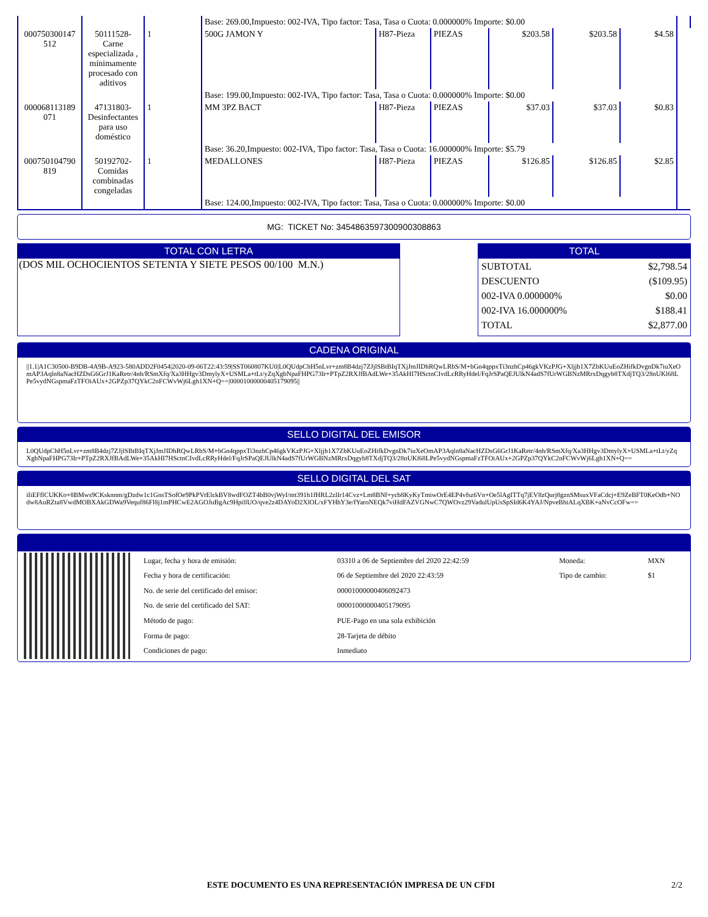| | | | Base: 269.00,Impuesto: 002-IVA, Tipo factor: Tasa, Tasa o Cuota: 0.000000% Importe: $0.00 | | | | | | |
| 000750300147 512 | 50111528- Carne especializada , mínimamente procesado con aditivos | 1 | 500G JAMON Y | H87-Pieza | PIEZAS | $203.58 | $203.58 | $4.58 | |
| | | | Base: 199.00,Impuesto: 002-IVA, Tipo factor: Tasa, Tasa o Cuota: 0.000000% Importe: $0.00 | | | | | | |
| 000068113189 071 | 47131803- Desinfectantes para uso doméstico | 1 | MM 3PZ BACT | H87-Pieza | PIEZAS | $37.03 | $37.03 | $0.83 | |
| | | | Base: 36.20,Impuesto: 002-IVA, Tipo factor: Tasa, Tasa o Cuota: 16.000000% Importe: $5.79 | | | | | | |
| 000750104790 819 | 50192702- Comidas combinadas congeladas | 1 | MEDALLONES | H87-Pieza | PIEZAS | $126.85 | $126.85 | $2.85 | |
| | | | Base: 124.00,Impuesto: 002-IVA, Tipo factor: Tasa, Tasa o Cuota: 0.000000% Importe: $0.00 | | | | | | |
MG: TICKET No: 3454863597300900308863
TOTAL CON LETRA
(DOS MIL OCHOCIENTOS SETENTA Y SIETE PESOS 00/100 M.N.)
TOTAL
| SUBTOTAL | $2,798.54 |
| DESCUENTO | ($109.95) |
| 002-IVA 0.000000% | $0.00 |
| 002-IVA 16.000000% | $188.41 |
| TOTAL | $2,877.00 |
CADENA ORIGINAL
||1.1|A1C30500-B9DB-4A9B-A923-580ADD2F0454|2020-09-06T22:43:59|SST060807KU0|L0QUdpChH5nLvr+zm8B4dzj7ZJjlSBtBIqTXjJmJIDhRQwLRbS/M+bGn4qppxTi3nzhCp46gkVKzPJG+Xljjb1X7ZbKUuEoZHifkDvgnDk7iuXeOmAP3Aqln8aNacHZDsG6GrJ1KaRetr/4nh/RSmXfq/Xa3HHgv3DmylyX+USMLa+tLt/yZqXgbNpaFHPG73Ir+PTpZ2RXJfBAdLWe+35AkHI7HSctnCIvdLcRRyHdel/FqJrSPaQEJUlkN4adS7fUrWGBNzMRrxDqgyb8TXdjTQ3/28nUKl68LPe5vydNGspmaFzTFOiAUx+2GPZp37QYkC2nFCWvWj6Lgh1XN+Q==|00001000000405179095||
SELLO DIGITAL DEL EMISOR
L0QUdpChH5nLvr+zm8B4dzj7ZJjlSBtBIqTXjJmJIDhRQwLRbS/M+bGn4qppxTi3nzhCp46gkVKzPJG+Xljjb1X7ZbKUuEoZHifkDvgnDk7iuXeOmAP3Aqln8aNacHZDsG6GrJ1KaRetr/4nh/RSmXfq/Xa3HHgv3DmylyX+USMLa+tLt/yZqXgbNpaFHPG73Ir+PTpZ2RXJfBAdLWe+35AkHI7HSctnCIvdLcRRyHdel/FqJrSPaQEJUlkN4adS7fUrWGBNzMRrxDqgyb8TXdjTQ3/28nUKl68LPe5vydNGspmaFzTFOiAUx+2GPZp37QYkC2nFCWvWj6Lgh1XN+Q==
SELLO DIGITAL DEL SAT
iIiEFflCUKKo+8BMws9CKsknnm/gDzdw1c1GnsTSofOe9PkPVrElckBV8wdFOZT4bB0vjWyI/mt391h1fHRL2zlIr14Cvz+Lm8BNf+ycb8KyKyTmiwOrE4EP4vfsz6Vn+Oe5lAgITTq7jEV8zQurj8gznSMsuxVFaCdcj+E9ZeBFT0KeOdb+NOdw8AuRZta8VwdMOBXAkGDWa9Vequf86Fl8j1mPHCwE2AGOJuBgAc9HpillUO/qve2z4DAYoD2XlOL/xFYHhY3e/fYaroNEQk7viHdFAZVGNwC7QWOvz29VadulUpUsSpSId6K4YAJ/NpveBhiALqXBK+aNvCcOFw==
| Lugar, fecha y hora de emisión: | 03310 a 06 de Septiembre del 2020 22:42:59 | Moneda: | MXN |
| Fecha y hora de certificación: | 06 de Septiembre del 2020 22:43:59 | Tipo de cambio: | $1 |
| No. de serie del certificado del emisor: | 00001000000406092473 | | |
| No. de serie del certificado del SAT: | 00001000000405179095 | | |
| Método de pago: | PUE-Pago en una sola exhibición | | |
| Forma de pago: | 28-Tarjeta de débito | | |
| Condiciones de pago: | Inmediato | | |
ESTE DOCUMENTO ES UNA REPRESENTACIÓN IMPRESA DE UN CFDI
2/2